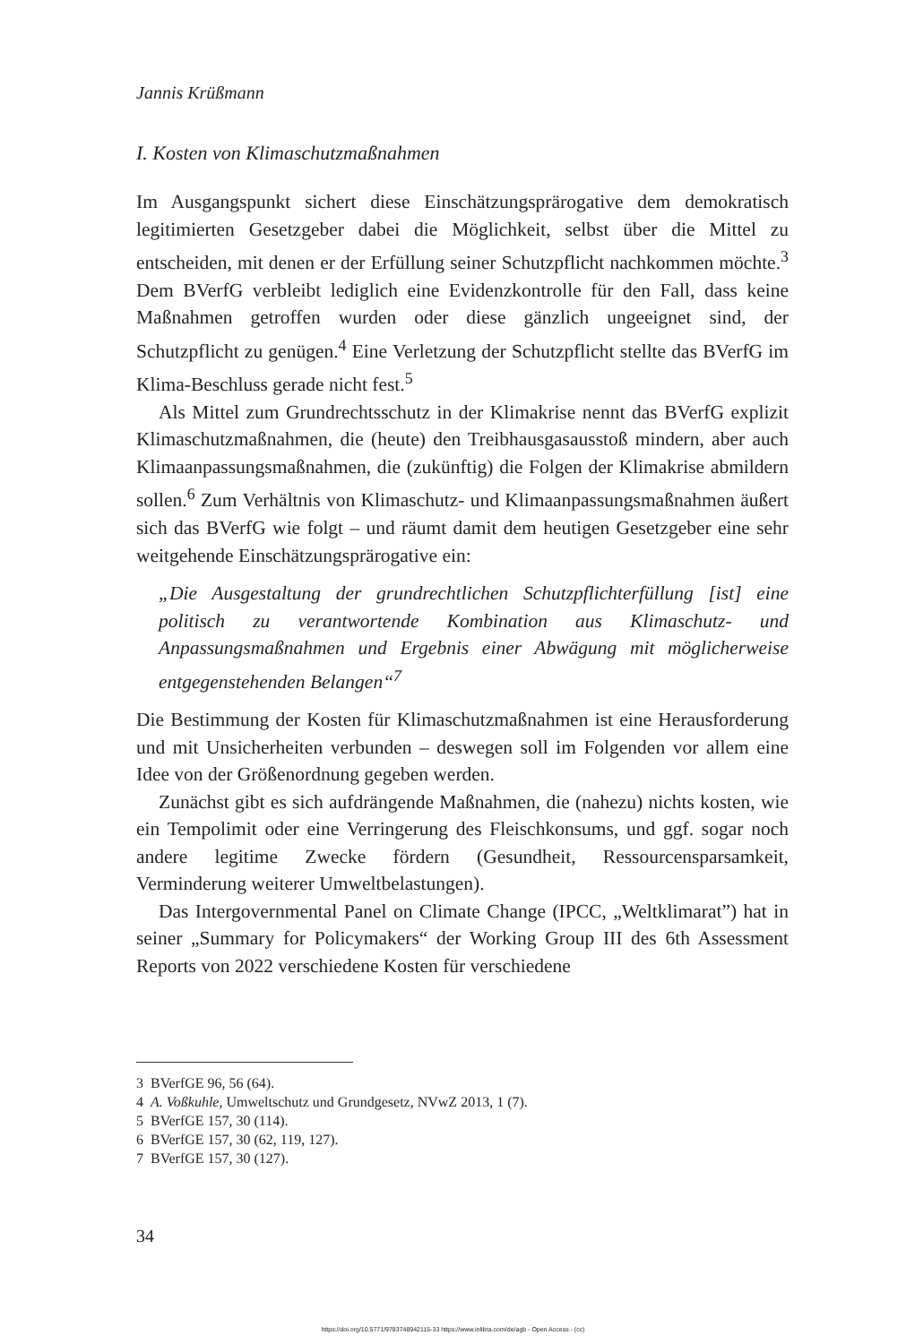Jannis Krüßmann
I. Kosten von Klimaschutzmaßnahmen
Im Ausgangspunkt sichert diese Einschätzungsprärogative dem demokratisch legitimierten Gesetzgeber dabei die Möglichkeit, selbst über die Mittel zu entscheiden, mit denen er der Erfüllung seiner Schutzpflicht nachkommen möchte.<sup>3</sup> Dem BVerfG verbleibt lediglich eine Evidenzkontrolle für den Fall, dass keine Maßnahmen getroffen wurden oder diese gänzlich ungeeignet sind, der Schutzpflicht zu genügen.<sup>4</sup> Eine Verletzung der Schutzpflicht stellte das BVerfG im Klima-Beschluss gerade nicht fest.<sup>5</sup>
Als Mittel zum Grundrechtsschutz in der Klimakrise nennt das BVerfG explizit Klimaschutzmaßnahmen, die (heute) den Treibhausgasausstoß mindern, aber auch Klimaanpassungsmaßnahmen, die (zukünftig) die Folgen der Klimakrise abmildern sollen.<sup>6</sup> Zum Verhältnis von Klimaschutz- und Klimaanpassungsmaßnahmen äußert sich das BVerfG wie folgt – und räumt damit dem heutigen Gesetzgeber eine sehr weitgehende Einschätzungsprärogative ein:
„Die Ausgestaltung der grundrechtlichen Schutzpflichterfüllung [ist] eine politisch zu verantwortende Kombination aus Klimaschutz- und Anpassungsmaßnahmen und Ergebnis einer Abwägung mit möglicherweise entgegenstehenden Belangen“<sup>7</sup>
Die Bestimmung der Kosten für Klimaschutzmaßnahmen ist eine Herausforderung und mit Unsicherheiten verbunden – deswegen soll im Folgenden vor allem eine Idee von der Größenordnung gegeben werden.
Zunächst gibt es sich aufdrängende Maßnahmen, die (nahezu) nichts kosten, wie ein Tempolimit oder eine Verringerung des Fleischkonsums, und ggf. sogar noch andere legitime Zwecke fördern (Gesundheit, Ressourcensparsamkeit, Verminderung weiterer Umweltbelastungen).
Das Intergovernmental Panel on Climate Change (IPCC, „Weltklimarat”) hat in seiner „Summary for Policymakers“ der Working Group III des 6th Assessment Reports von 2022 verschiedene Kosten für verschiedene
3 BVerfGE 96, 56 (64).
4 A. Voßkuhle, Umweltschutz und Grundgesetz, NVwZ 2013, 1 (7).
5 BVerfGE 157, 30 (114).
6 BVerfGE 157, 30 (62, 119, 127).
7 BVerfGE 157, 30 (127).
34
https://doi.org/10.5771/9783748942115-33 https://www.inlibra.com/de/agb - Open Access - (cc)